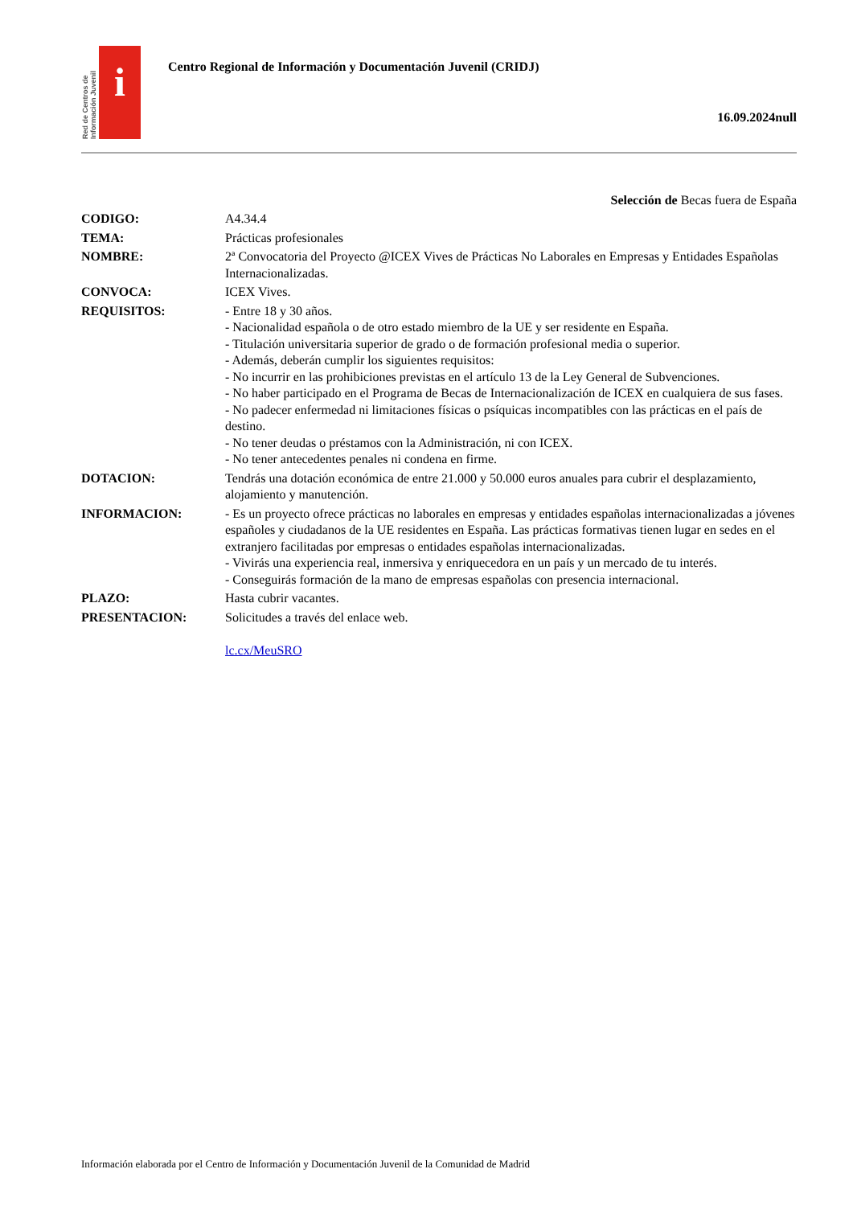Red de Centros de Información Juvenil
i
Centro Regional de Información y Documentación Juvenil (CRIDJ)
16.09.2024null
Selección de Becas fuera de España
| CODIGO: | A4.34.4 |
| TEMA: | Prácticas profesionales |
| NOMBRE: | 2ª Convocatoria del Proyecto @ICEX Vives de Prácticas No Laborales en Empresas y Entidades Españolas Internacionalizadas. |
| CONVOCA: | ICEX Vives. |
| REQUISITOS: | - Entre 18 y 30 años. - Nacionalidad española o de otro estado miembro de la UE y ser residente en España. - Titulación universitaria superior de grado o de formación profesional media o superior. - Además, deberán cumplir los siguientes requisitos: - No incurrir en las prohibiciones previstas en el artículo 13 de la Ley General de Subvenciones. - No haber participado en el Programa de Becas de Internacionalización de ICEX en cualquiera de sus fases. - No padecer enfermedad ni limitaciones físicas o psíquicas incompatibles con las prácticas en el país de destino. - No tener deudas o préstamos con la Administración, ni con ICEX. - No tener antecedentes penales ni condena en firme. |
| DOTACION: | Tendrás una dotación económica de entre 21.000 y 50.000 euros anuales para cubrir el desplazamiento, alojamiento y manutención. |
| INFORMACION: | - Es un proyecto ofrece prácticas no laborales en empresas y entidades españolas internacionalizadas a jóvenes españoles y ciudadanos de la UE residentes en España. Las prácticas formativas tienen lugar en sedes en el extranjero facilitadas por empresas o entidades españolas internacionalizadas. - Vivirás una experiencia real, inmersiva y enriquecedora en un país y un mercado de tu interés. - Conseguirás formación de la mano de empresas españolas con presencia internacional. |
| PLAZO: | Hasta cubrir vacantes. |
| PRESENTACION: | Solicitudes a través del enlace web. lc.cx/MeuSRO |
Información elaborada por el Centro de Información y Documentación Juvenil de la Comunidad de Madrid